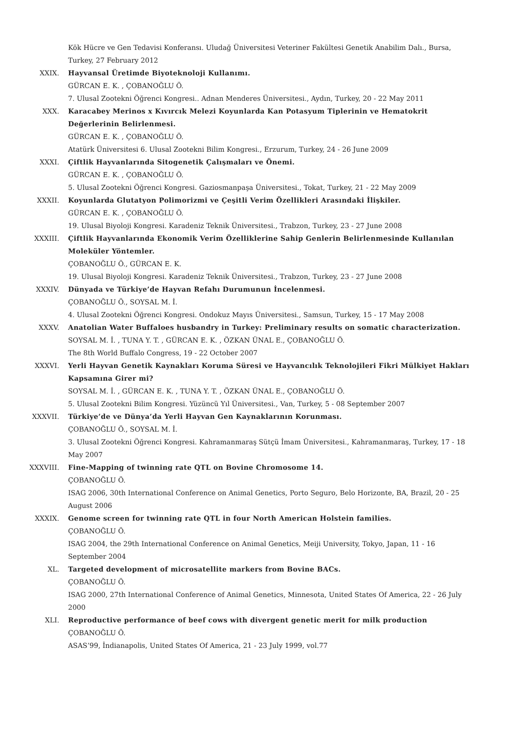Kök Hücre ve Gen Tedavisi Konferansı. Uludağ Üniversitesi Veteriner Fakültesi Genetik Anabilim Dalı., Bursa, Turkey, 27 February 2012
XXIX. Hayvansal Üretimde Biyoteknoloji Kullanımı.
GÜRCAN E. K. , ÇOBANOĞLU Ö.
7. Ulusal Zootekni Öğrenci Kongresi.. Adnan Menderes Üniversitesi., Aydın, Turkey, 20 - 22 May 2011
XXX. Karacabey Merinos x Kıvırcık Melezi Koyunlarda Kan Potasyum Tiplerinin ve Hematokrit Değerlerinin Belirlenmesi.
GÜRCAN E. K. , ÇOBANOĞLU Ö.
Atatürk Üniversitesi 6. Ulusal Zootekni Bilim Kongresi., Erzurum, Turkey, 24 - 26 June 2009
XXXI. Çiftlik Hayvanlarında Sitogenetik Çalışmaları ve Önemi.
GÜRCAN E. K. , ÇOBANOĞLU Ö.
5. Ulusal Zootekni Öğrenci Kongresi. Gaziosmanpaşa Üniversitesi., Tokat, Turkey, 21 - 22 May 2009
XXXII. Koyunlarda Glutatyon Polimorizmi ve Çeşitli Verim Özellikleri Arasındaki İlişkiler.
GÜRCAN E. K. , ÇOBANOĞLU Ö.
19. Ulusal Biyoloji Kongresi. Karadeniz Teknik Üniversitesi., Trabzon, Turkey, 23 - 27 June 2008
XXXIII. Çiftlik Hayvanlarında Ekonomik Verim Özelliklerine Sahip Genlerin Belirlenmesinde Kullanılan Moleküler Yöntemler.
ÇOBANOĞLU Ö., GÜRCAN E. K.
19. Ulusal Biyoloji Kongresi. Karadeniz Teknik Üniversitesi., Trabzon, Turkey, 23 - 27 June 2008
XXXIV. Dünyada ve Türkiye’de Hayvan Refahı Durumunun İncelenmesi.
ÇOBANOĞLU Ö., SOYSAL M. İ.
4. Ulusal Zootekni Öğrenci Kongresi. Ondokuz Mayıs Üniversitesi., Samsun, Turkey, 15 - 17 May 2008
XXXV. Anatolian Water Buffaloes husbandry in Turkey: Preliminary results on somatic characterization.
SOYSAL M. İ. , TUNA Y. T. , GÜRCAN E. K. , ÖZKAN ÜNAL E., ÇOBANOĞLU Ö.
The 8th World Buffalo Congress, 19 - 22 October 2007
XXXVI. Yerli Hayvan Genetik Kaynakları Koruma Süresi ve Hayvancılık Teknolojileri Fikri Mülkiyet Hakları Kapsamına Girer mi?
SOYSAL M. İ. , GÜRCAN E. K. , TUNA Y. T. , ÖZKAN ÜNAL E., ÇOBANOĞLU Ö.
5. Ulusal Zootekni Bilim Kongresi. Yüzüncü Yıl Üniversitesi., Van, Turkey, 5 - 08 September 2007
XXXVII. Türkiye’de ve Dünya’da Yerli Hayvan Gen Kaynaklarının Korunması.
ÇOBANOĞLU Ö., SOYSAL M. İ.
3. Ulusal Zootekni Öğrenci Kongresi. Kahramanmaraş Sütçü İmam Üniversitesi., Kahramanmaraş, Turkey, 17 - 18 May 2007
XXXVIII. Fine-Mapping of twinning rate QTL on Bovine Chromosome 14.
ÇOBANOĞLU Ö.
ISAG 2006, 30th International Conference on Animal Genetics, Porto Seguro, Belo Horizonte, BA, Brazil, 20 - 25 August 2006
XXXIX. Genome screen for twinning rate QTL in four North American Holstein families.
ÇOBANOĞLU Ö.
ISAG 2004, the 29th International Conference on Animal Genetics, Meiji University, Tokyo, Japan, 11 - 16 September 2004
XL. Targeted development of microsatellite markers from Bovine BACs.
ÇOBANOĞLU Ö.
ISAG 2000, 27th International Conference of Animal Genetics, Minnesota, United States Of America, 22 - 26 July 2000
XLI. Reproductive performance of beef cows with divergent genetic merit for milk production
ÇOBANOĞLU Ö.
ASAS’99, İndianapolis, United States Of America, 21 - 23 July 1999, vol.77